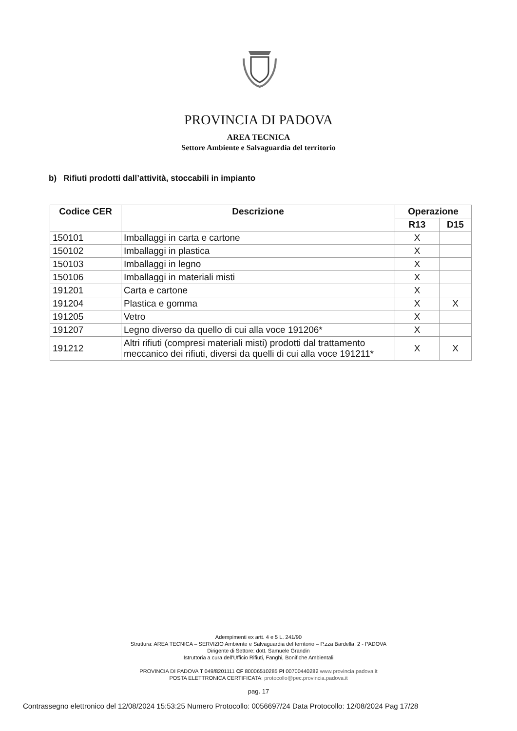PROVINCIA DI PADOVA
AREA TECNICA
Settore Ambiente e Salvaguardia del territorio
b) Rifiuti prodotti dall’attività, stoccabili in impianto
| Codice CER | Descrizione | Operazione | |
| --- | --- | --- | --- |
| | | R13 | D15 |
| 150101 | Imballaggi in carta e cartone | X | |
| 150102 | Imballaggi in plastica | X | |
| 150103 | Imballaggi in legno | X | |
| 150106 | Imballaggi in materiali misti | X | |
| 191201 | Carta e cartone | X | |
| 191204 | Plastica e gomma | X | X |
| 191205 | Vetro | X | |
| 191207 | Legno diverso da quello di cui alla voce 191206* | X | |
| 191212 | Altri rifiuti (compresi materiali misti) prodotti dal trattamento meccanico dei rifiuti, diversi da quelli di cui alla voce 191211* | X | X |
Adempimenti ex artt. 4 e 5 L. 241/90
Struttura: AREA TECNICA – SERVIZIO Ambiente e Salvaguardia del territorio – P.zza Bardella, 2 - PADOVA
Dirigente di Settore: dott. Samuele Grandin
Istruttoria a cura dell'Ufficio Rifiuti, Fanghi, Bonifiche Ambientali
PROVINCIA DI PADOVA T 049/8201111 CF 80006510285 PI 00700440282 www.provincia.padova.it
POSTA ELETTRONICA CERTIFICATA: protocollo@pec.provincia.padova.it
pag. 17
Contrassegno elettronico del 12/08/2024 15:53:25 Numero Protocollo: 0056697/24 Data Protocollo: 12/08/2024 Pag 17/28